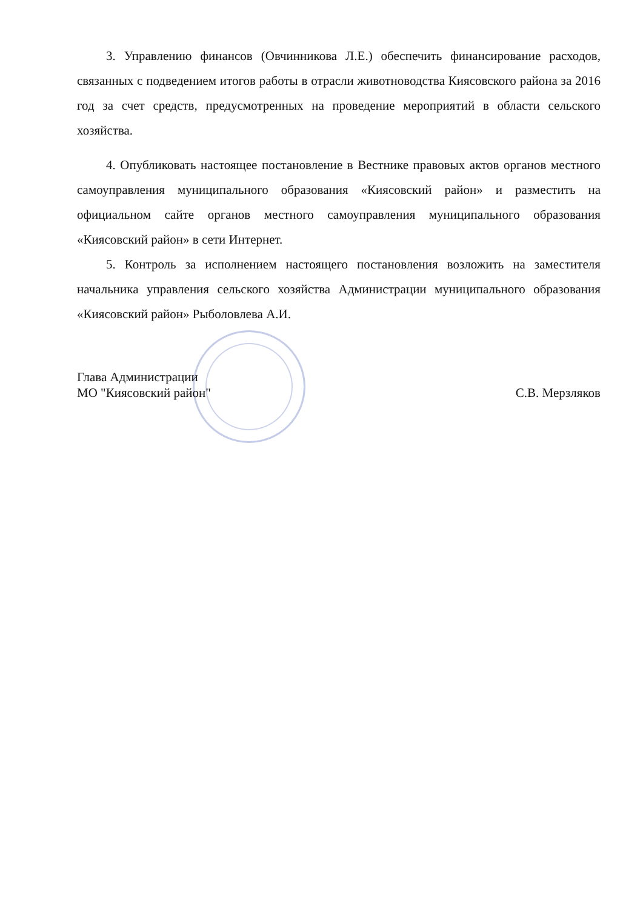3. Управлению финансов (Овчинникова Л.Е.) обеспечить финансирование расходов, связанных с подведением итогов работы в отрасли животноводства Киясовского района за 2016 год за счет средств, предусмотренных на проведение мероприятий в области сельского хозяйства.
4. Опубликовать настоящее постановление в Вестнике правовых актов органов местного самоуправления муниципального образования «Киясовский район» и разместить на официальном сайте органов местного самоуправления муниципального образования «Киясовский район» в сети Интернет.
5. Контроль за исполнением настоящего постановления возложить на заместителя начальника управления сельского хозяйства Администрации муниципального образования «Киясовский район» Рыболовлева А.И.
Глава Администрации
МО "Киясовский район"
С.В. Мерзляков